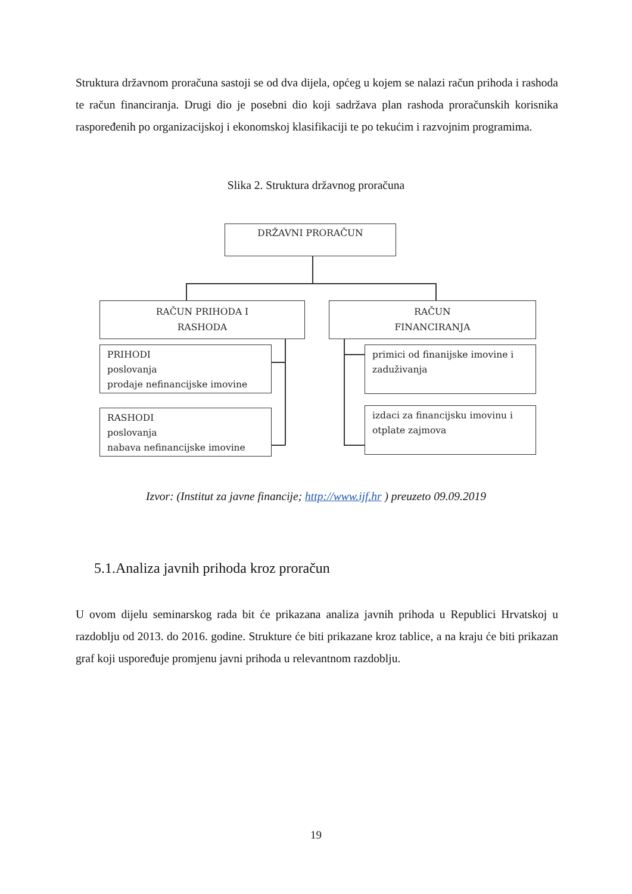Struktura državnom proračuna sastoji se od dva dijela, općeg u kojem se nalazi račun prihoda i rashoda te račun financiranja. Drugi dio je posebni dio koji sadržava plan rashoda proračunskih korisnika raspoređenih po organizacijskoj i ekonomskoj klasifikaciji te po tekućim i razvojnim programima.
Slika 2. Struktura državnog proračuna
DRŽAVNI PRORAČUN
RAČUN PRIHODA I
RASHODA
RAČUN
FINANCIRANJA
PRIHODI
poslovanja
prodaje nefinancijske imovine
RASHODI
poslovanja
nabava nefinancijske imovine
primici od finanijske imovine i zaduživanja
izdaci za financijsku imovinu i otplate zajmova
Izvor: (Institut za javne financije; http://www.ijf.hr ) preuzeto 09.09.2019
5.1.Analiza javnih prihoda kroz proračun
U ovom dijelu seminarskog rada bit će prikazana analiza javnih prihoda u Republici Hrvatskoj u razdoblju od 2013. do 2016. godine. Strukture će biti prikazane kroz tablice, a na kraju će biti prikazan graf koji uspoređuje promjenu javni prihoda u relevantnom razdoblju.
19